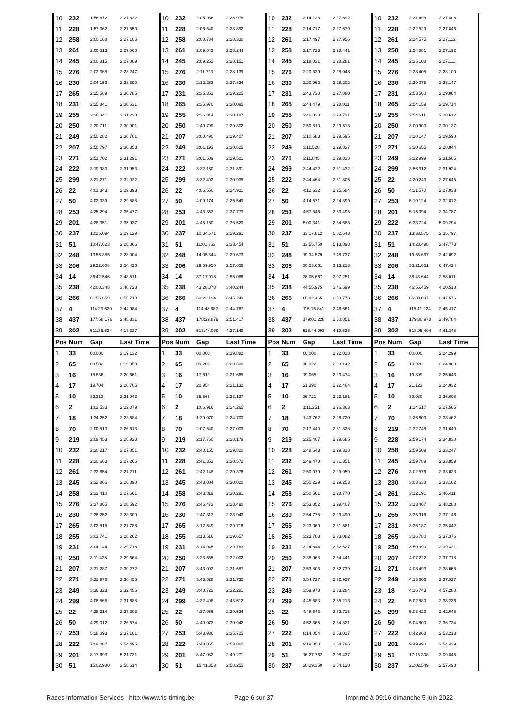| 10 | 232 | 1:56.672 | 2:27.622 | 10 | 232 | 2:05.936 | 2:28.978 | 10 | 232 | 2:14.126 | 2:27.692 | 10 | 232 | 2:21.498 | 2:27.406 |
| 11 | 228 | 1:57.362 | 2:27.550 | 11 | 228 | 2:06.540 | 2:28.892 | 11 | 228 | 2:14.717 | 2:27.679 | 11 | 228 | 2:22.529 | 2:27.846 |
| 12 | 258 | 2:00.168 | 2:27.106 | 12 | 258 | 2:08.784 | 2:28.330 | 12 | 261 | 2:17.497 | 2:27.956 | 12 | 261 | 2:24.575 | 2:27.112 |
| 13 | 261 | 2:00.513 | 2:27.060 | 13 | 261 | 2:09.043 | 2:28.244 | 13 | 258 | 2:17.723 | 2:28.441 | 13 | 258 | 2:24.881 | 2:27.192 |
| 14 | 245 | 2:00.815 | 2:27.009 | 14 | 245 | 2:09.252 | 2:28.151 | 14 | 245 | 2:18.031 | 2:28.281 | 14 | 245 | 2:25.108 | 2:27.111 |
| 15 | 276 | 2:03.368 | 2:28.247 | 15 | 276 | 2:11.793 | 2:28.139 | 15 | 276 | 2:20.339 | 2:28.048 | 15 | 276 | 2:28.405 | 2:28.100 |
| 16 | 230 | 2:04.152 | 2:28.390 | 16 | 230 | 2:12.262 | 2:27.824 | 16 | 230 | 2:20.962 | 2:28.202 | 16 | 230 | 2:29.075 | 2:28.147 |
| 17 | 265 | 2:25.589 | 2:30.785 | 17 | 231 | 2:35.352 | 2:29.225 | 17 | 231 | 2:43.730 | 2:27.880 | 17 | 231 | 2:53.560 | 2:29.864 |
| 18 | 231 | 2:25.841 | 2:30.531 | 18 | 265 | 2:35.970 | 2:30.095 | 18 | 265 | 2:44.479 | 2:28.011 | 18 | 265 | 2:54.159 | 2:29.714 |
| 19 | 255 | 2:26.341 | 2:31.233 | 19 | 255 | 2:36.814 | 2:30.187 | 19 | 255 | 2:46.033 | 2:28.721 | 19 | 255 | 2:54.611 | 2:28.612 |
| 20 | 250 | 2:30.711 | 2:30.901 | 20 | 250 | 2:40.799 | 2:29.802 | 20 | 250 | 2:50.810 | 2:29.513 | 20 | 250 | 3:00.903 | 2:30.127 |
| 21 | 249 | 2:50.282 | 2:30.701 | 21 | 207 | 3:00.490 | 2:29.407 | 21 | 207 | 3:10.583 | 2:29.595 | 21 | 207 | 3:20.147 | 2:29.598 |
| 22 | 207 | 2:50.797 | 2:30.853 | 22 | 249 | 3:01.193 | 2:30.625 | 22 | 249 | 3:11.528 | 2:29.837 | 22 | 271 | 3:20.655 | 2:28.844 |
| 23 | 271 | 2:51.702 | 2:31.291 | 23 | 271 | 3:01.509 | 2:29.521 | 23 | 271 | 3:11.845 | 2:29.838 | 23 | 249 | 3:22.999 | 2:31.505 |
| 24 | 222 | 3:19.983 | 2:31.953 | 24 | 222 | 3:32.160 | 2:31.891 | 24 | 299 | 3:44.422 | 2:31.432 | 24 | 299 | 3:56.312 | 2:31.924 |
| 25 | 299 | 3:21.271 | 2:32.022 | 25 | 299 | 3:32.492 | 2:30.935 | 25 | 222 | 3:44.464 | 2:31.806 | 25 | 22 | 4:20.243 | 2:27.645 |
| 26 | 22 | 4:01.343 | 2:29.393 | 26 | 22 | 4:06.550 | 2:24.921 | 26 | 22 | 4:12.632 | 2:25.584 | 26 | 50 | 4:21.570 | 2:27.033 |
| 27 | 50 | 4:02.339 | 2:29.588 | 27 | 50 | 4:09.174 | 2:26.549 | 27 | 50 | 4:14.571 | 2:24.899 | 27 | 253 | 5:10.124 | 2:32.812 |
| 28 | 253 | 4:25.294 | 2:35.477 | 28 | 253 | 4:43.353 | 2:37.773 | 28 | 253 | 4:57.346 | 2:33.495 | 28 | 201 | 5:15.094 | 2:34.787 |
| 29 | 201 | 4:28.351 | 2:35.937 | 29 | 201 | 4:45.160 | 2:36.523 | 29 | 201 | 5:00.341 | 2:34.683 | 29 | 222 | 6:33.724 | 5:09.294 |
| 30 | 237 | 10:25.094 | 2:29.129 | 30 | 237 | 10:34.671 | 2:29.291 | 30 | 237 | 13:17.812 | 5:02.643 | 30 | 237 | 13:33.575 | 2:35.797 |
| 31 | 51 | 10:47.623 | 2:28.866 | 31 | 51 | 11:01.363 | 2:33.454 | 31 | 51 | 13:55.759 | 5:13.898 | 31 | 51 | 14:23.498 | 2:47.773 |
| 32 | 248 | 13:55.385 | 2:28.004 | 32 | 248 | 14:05.344 | 2:29.673 | 32 | 248 | 19:34.579 | 7:48.737 | 32 | 248 | 19:56.637 | 2:42.092 |
| 33 | 206 | 29:22.008 | 2:54.426 | 33 | 206 | 29:59.950 | 2:57.656 | 33 | 206 | 30:53.661 | 3:13.213 | 33 | 206 | 35:21.051 | 6:47.424 |
| 34 | 14 | 36:42.546 | 2:48.511 | 34 | 14 | 37:17.918 | 2:55.086 | 34 | 14 | 38:05.667 | 3:07.251 | 34 | 14 | 38:43.644 | 2:58.011 |
| 35 | 238 | 42:08.348 | 3:40.728 | 35 | 238 | 43:28.878 | 3:40.244 | 35 | 238 | 44:55.975 | 3:46.599 | 35 | 238 | 46:56.459 | 4:20.518 |
| 36 | 266 | 61:56.659 | 2:55.719 | 36 | 266 | 63:22.194 | 3:45.249 | 36 | 266 | 65:02.465 | 3:59.773 | 36 | 266 | 66:30.007 | 3:47.576 |
| 37 | 4 | 114:23.629 | 2:44.984 | 37 | 4 | 114:48.682 | 2:44.767 | 37 | 4 | 115:15.841 | 2:46.661 | 37 | 4 | 115:41.224 | 2:45.417 |
| 38 | 437 | 177:58.176 | 2:48.331 | 38 | 437 | 178:29.879 | 2:51.417 | 38 | 437 | 179:01.228 | 2:50.851 | 38 | 437 | 179:30.978 | 2:49.784 |
| 39 | 302 | 511:36.634 | 4:17.327 | 39 | 302 | 513:44.069 | 4:27.149 | 39 | 302 | 515:44.093 | 4:19.526 | 39 | 302 | 518:05.404 | 4:41.345 |
| Pos | Num | Gap | Last Time | Pos | Num | Gap | Last Time | Pos | Num | Gap | Last Time | Pos | Num | Gap | Last Time |
| 1 | 33 | 00.000 | 2:19.132 | 1 | 33 | 00.000 | 2:19.882 | 1 | 33 | 00.000 | 2:22.028 | 1 | 33 | 00.000 | 2:24.299 |
| 2 | 65 | 08.582 | 2:19.850 | 2 | 65 | 09.208 | 2:20.508 | 2 | 65 | 10.322 | 2:23.142 | 2 | 65 | 10.926 | 2:24.903 |
| 3 | 16 | 15.836 | 2:20.661 | 3 | 16 | 17.619 | 2:21.665 | 3 | 16 | 19.065 | 2:23.474 | 3 | 16 | 19.809 | 2:25.043 |
| 4 | 17 | 19.704 | 2:20.705 | 4 | 17 | 20.954 | 2:21.132 | 4 | 17 | 21.390 | 2:22.464 | 4 | 17 | 21.123 | 2:24.032 |
| 5 | 10 | 32.313 | 2:21.943 | 5 | 10 | 35.568 | 2:23.137 | 5 | 10 | 36.721 | 2:23.181 | 5 | 10 | 39.030 | 2:26.608 |
| 6 | 2 | 1:02.533 | 2:22.079 | 6 | 2 | 1:06.916 | 2:24.265 | 6 | 2 | 1:11.251 | 2:26.363 | 6 | 2 | 1:14.517 | 2:27.565 |
| 7 | 18 | 1:34.252 | 2:23.684 | 7 | 18 | 1:39.070 | 2:24.700 | 7 | 18 | 1:43.762 | 2:26.720 | 7 | 70 | 2:26.603 | 2:33.462 |
| 8 | 70 | 2:00.513 | 2:26.613 | 8 | 70 | 2:07.640 | 2:27.009 | 8 | 70 | 2:17.440 | 2:31.828 | 8 | 219 | 2:32.748 | 2:31.640 |
| 9 | 219 | 2:09.453 | 2:26.920 | 9 | 219 | 2:17.750 | 2:28.179 | 9 | 219 | 2:25.407 | 2:29.685 | 9 | 228 | 2:59.174 | 2:34.830 |
| 10 | 232 | 2:30.217 | 2:27.851 | 10 | 232 | 2:40.155 | 2:29.820 | 10 | 228 | 2:48.643 | 2:29.318 | 10 | 258 | 2:59.509 | 2:33.247 |
| 11 | 228 | 2:30.663 | 2:27.266 | 11 | 228 | 2:41.353 | 2:30.572 | 11 | 232 | 2:49.478 | 2:31.351 | 11 | 245 | 2:59.789 | 2:33.859 |
| 12 | 261 | 2:32.654 | 2:27.211 | 12 | 261 | 2:42.148 | 2:29.376 | 12 | 261 | 2:50.079 | 2:29.959 | 12 | 276 | 3:02.576 | 2:33.023 |
| 13 | 245 | 2:32.866 | 2:26.890 | 13 | 245 | 2:43.004 | 2:30.020 | 13 | 245 | 2:50.229 | 2:29.253 | 13 | 230 | 3:03.638 | 2:33.162 |
| 14 | 258 | 2:33.410 | 2:27.661 | 14 | 258 | 2:43.819 | 2:30.291 | 14 | 258 | 2:50.561 | 2:28.770 | 14 | 261 | 3:12.191 | 2:46.411 |
| 15 | 276 | 2:37.865 | 2:28.592 | 15 | 276 | 2:46.473 | 2:28.490 | 15 | 276 | 2:53.852 | 2:29.407 | 15 | 232 | 3:13.467 | 2:48.288 |
| 16 | 230 | 2:38.252 | 2:28.309 | 16 | 230 | 2:47.313 | 2:28.943 | 16 | 230 | 2:54.775 | 2:29.490 | 16 | 255 | 3:35.916 | 2:37.146 |
| 17 | 265 | 3:02.815 | 2:27.788 | 17 | 265 | 3:12.649 | 2:29.716 | 17 | 255 | 3:23.069 | 2:31.581 | 17 | 231 | 3:36.187 | 2:35.842 |
| 18 | 255 | 3:03.741 | 2:28.262 | 18 | 255 | 3:13.516 | 2:29.657 | 18 | 265 | 3:23.703 | 2:33.082 | 18 | 265 | 3:36.780 | 2:37.376 |
| 19 | 231 | 3:04.144 | 2:29.716 | 19 | 231 | 3:14.045 | 2:29.783 | 19 | 231 | 3:24.644 | 2:32.627 | 19 | 250 | 3:50.990 | 2:39.321 |
| 20 | 250 | 3:11.435 | 2:29.664 | 20 | 250 | 3:23.555 | 2:32.002 | 20 | 250 | 3:35.968 | 2:34.441 | 20 | 207 | 4:07.222 | 2:37.718 |
| 21 | 207 | 3:31.287 | 2:30.272 | 21 | 207 | 3:43.092 | 2:31.687 | 21 | 207 | 3:53.803 | 2:32.739 | 21 | 271 | 4:08.493 | 2:38.065 |
| 22 | 271 | 3:31.978 | 2:30.455 | 22 | 271 | 3:43.828 | 2:31.732 | 22 | 271 | 3:54.727 | 2:32.927 | 22 | 249 | 4:13.606 | 2:37.927 |
| 23 | 249 | 3:36.323 | 2:32.456 | 23 | 249 | 3:48.722 | 2:32.281 | 23 | 249 | 3:59.978 | 2:33.284 | 23 | 18 | 4:16.743 | 4:57.280 |
| 24 | 299 | 4:08.868 | 2:31.688 | 24 | 299 | 4:32.498 | 2:43.512 | 24 | 299 | 4:45.683 | 2:35.213 | 24 | 22 | 5:02.580 | 2:38.236 |
| 25 | 22 | 4:28.314 | 2:27.203 | 25 | 22 | 4:37.956 | 2:29.524 | 25 | 22 | 4:48.643 | 2:32.715 | 25 | 299 | 5:03.429 | 2:42.045 |
| 26 | 50 | 4:29.012 | 2:26.574 | 26 | 50 | 4:40.072 | 2:30.942 | 26 | 50 | 4:52.365 | 2:34.321 | 26 | 50 | 5:04.800 | 2:36.734 |
| 27 | 253 | 5:28.093 | 2:37.101 | 27 | 253 | 5:43.936 | 2:35.725 | 27 | 222 | 8:14.054 | 2:53.017 | 27 | 222 | 8:42.968 | 2:53.213 |
| 28 | 222 | 7:09.087 | 2:54.495 | 28 | 222 | 7:43.065 | 2:53.860 | 28 | 201 | 9:19.850 | 2:54.796 | 28 | 201 | 9:49.990 | 2:54.439 |
| 29 | 201 | 8:17.693 | 5:21.731 | 29 | 201 | 8:47.082 | 2:49.271 | 29 | 51 | 16:27.762 | 3:08.437 | 29 | 51 | 17:13.308 | 3:09.845 |
| 30 | 51 | 15:02.980 | 2:58.614 | 30 | 51 | 15:41.353 | 2:58.255 | 30 | 237 | 20:29.350 | 2:54.120 | 30 | 237 | 21:02.549 | 2:57.498 |
Races Information Services - http://www.ris-timing.be Page 6 sur 37 Imprimé à 09:16 dimanche 5 juin 2022